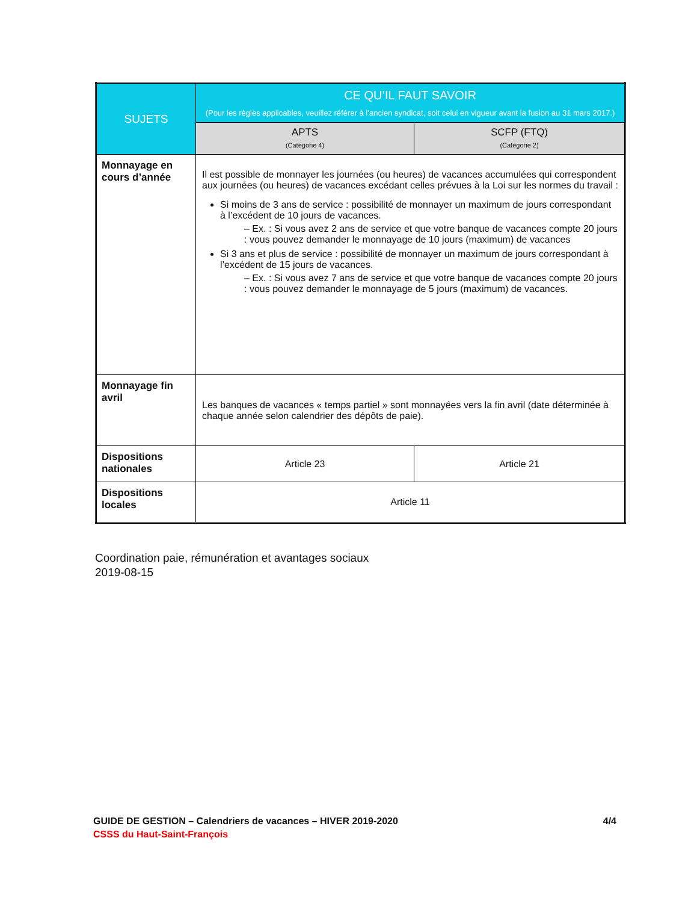| SUJETS | CE QU’IL FAUT SAVOIR (Pour les règles applicables, veuillez référer à l’ancien syndicat, soit celui en vigueur avant la fusion au 31 mars 2017.) | |
| --- | --- | --- |
| | APTS (Catégorie 4) | SCFP (FTQ) (Catégorie 2) |
| Monnayage en cours d’année | Il est possible de monnayer les journées (ou heures) de vacances accumulées qui correspondent aux journées (ou heures) de vacances excédant celles prévues à la Loi sur les normes du travail : Si moins de 3 ans de service : possibilité de monnayer un maximum de jours correspondant à l’excédent de 10 jours de vacances. – Ex. : Si vous avez 2 ans de service et que votre banque de vacances compte 20 jours : vous pouvez demander le monnayage de 10 jours (maximum) de vacances Si 3 ans et plus de service : possibilité de monnayer un maximum de jours correspondant à l’excédent de 15 jours de vacances. – Ex. : Si vous avez 7 ans de service et que votre banque de vacances compte 20 jours : vous pouvez demander le monnayage de 5 jours (maximum) de vacances. | |
| Monnayage fin avril | Les banques de vacances « temps partiel » sont monnayées vers la fin avril (date déterminée à chaque année selon calendrier des dépôts de paie). | |
| Dispositions nationales | Article 23 | Article 21 |
| Dispositions locales | Article 11 | |
Coordination paie, rémunération et avantages sociaux
2019-08-15
GUIDE DE GESTION – Calendriers de vacances – HIVER 2019-2020 4/4
CSSS du Haut-Saint-François